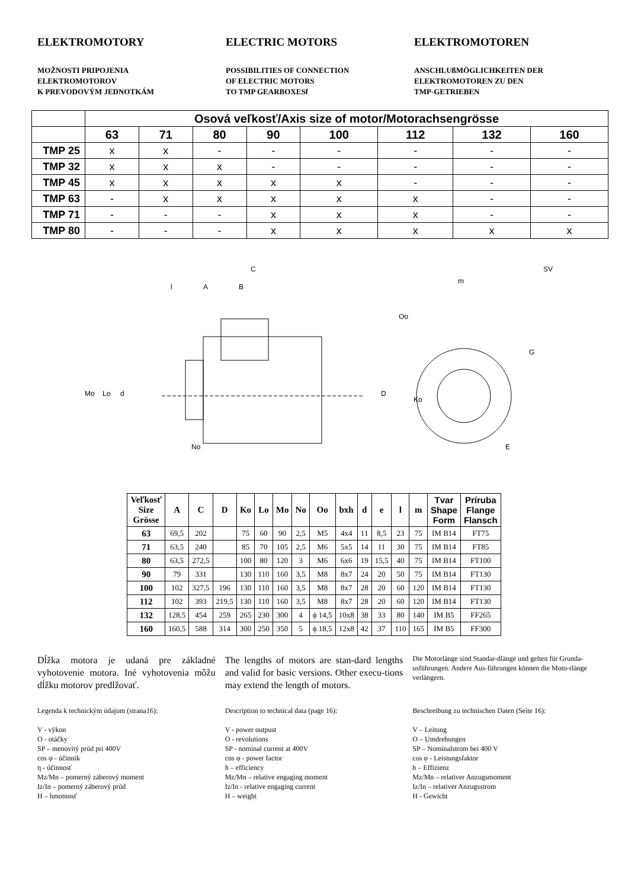ELEKTROMOTORY
MOŽNOSTI PRIPOJENIA
ELEKTROMOTOROV
K PREVODOVÝM JEDNOTKÁM
ELECTRIC MOTORS
POSSIBILITIES OF CONNECTION
OF ELECTRIC MOTORS
TO TMP GEARBOXESf
ELEKTROMOTOREN
ANSCHLUßMÖGLICHKEITEN DER
ELEKTROMOTOREN ZU DEN
TMP-GETRIEBEN
| | Osová veľkosť/Axis size of motor/Motorachsengrösse | | | | | | | |
| --- | --- | --- | --- | --- | --- | --- | --- | --- |
| | 63 | 71 | 80 | 90 | 100 | 112 | 132 | 160 |
| TMP 25 | x | x | - | - | - | - | - | - |
| TMP 32 | x | x | x | - | - | - | - | - |
| TMP 45 | x | x | x | x | x | - | - | - |
| TMP 63 | - | x | x | x | x | x | - | - |
| TMP 71 | - | - | - | x | x | x | - | - |
| TMP 80 | - | - | - | x | x | x | x | x |
C
l
A
B
Mo
Lo
d
D
No
m
SV
Oo
Ko
G
E
| Veľkosť Size Grösse | A | C | D | Ko | Lo | Mo | No | Oo | bxh | d | e | l | m | Tvar Shape Form | Príruba Flange Flansch |
| --- | --- | --- | --- | --- | --- | --- | --- | --- | --- | --- | --- | --- | --- | --- | --- |
| 63 | 69,5 | 202 | | 75 | 60 | 90 | 2,5 | M5 | 4x4 | 11 | 8,5 | 23 | 75 | IM B14 | FT75 |
| 71 | 63,5 | 240 | | 85 | 70 | 105 | 2,5 | M6 | 5x5 | 14 | 11 | 30 | 75 | IM B14 | FT85 |
| 80 | 63,5 | 272,5 | | 100 | 80 | 120 | 3 | M6 | 6x6 | 19 | 15,5 | 40 | 75 | IM B14 | FT100 |
| 90 | 79 | 331 | | 130 | 110 | 160 | 3,5 | M8 | 8x7 | 24 | 20 | 50 | 75 | IM B14 | FT130 |
| 100 | 102 | 327,5 | 196 | 130 | 110 | 160 | 3,5 | M8 | 8x7 | 28 | 20 | 60 | 120 | IM B14 | FT130 |
| 112 | 102 | 393 | 219,5 | 130 | 110 | 160 | 3,5 | M8 | 8x7 | 28 | 20 | 60 | 120 | IM B14 | FT130 |
| 132 | 128,5 | 454 | 259 | 265 | 230 | 300 | 4 | ϕ 14,5 | 10x8 | 38 | 33 | 80 | 140 | IM B5 | FF265 |
| 160 | 160,5 | 588 | 314 | 300 | 250 | 350 | 5 | ϕ 18,5 | 12x8 | 42 | 37 | 110 | 165 | IM B5 | FF300 |
Dĺžka motora je udaná pre základné vyhotovenie motora. Iné vyhotovenia môžu dĺžku motorov predlžovať.
The lengths of motors are stan-dard lengths and valid for basic versions. Other execu-tions may extend the length of motors.
Die Motorlänge sind Standar-dlänge und gelten für Grunda-usführungen. Andere Aus-führungen können die Moto-rlänge verlängern.
Legenda k technickým údajom (strana16):
V - výkon
O - otáčky
SP – menovitý prúd pri 400V
cos φ - účinník
η - účinnosť
Mz/Mn – pomerný záberový moment
Iz/In – pomerný záberový prúd
H – hmotnosť
Description to technical data (page 16):
V - power outpust
O - revolutions
SP - nominal current at 400V
cos φ - power factor
h – efficiency
Mz/Mn – relative engaging moment
Iz/In - relative engaging current
H – weight
Beschreibung zu technischen Daten (Seite 16):
V – Leitung
O – Umdrehungen
SP – Nominalstrom bei 400 V
cos φ - Leistungsfaktor
h – Effizienz
Mz/Mn – relativer Anzugsmoment
Iz/In – relativer Anzugsstrom
H - Gewicht